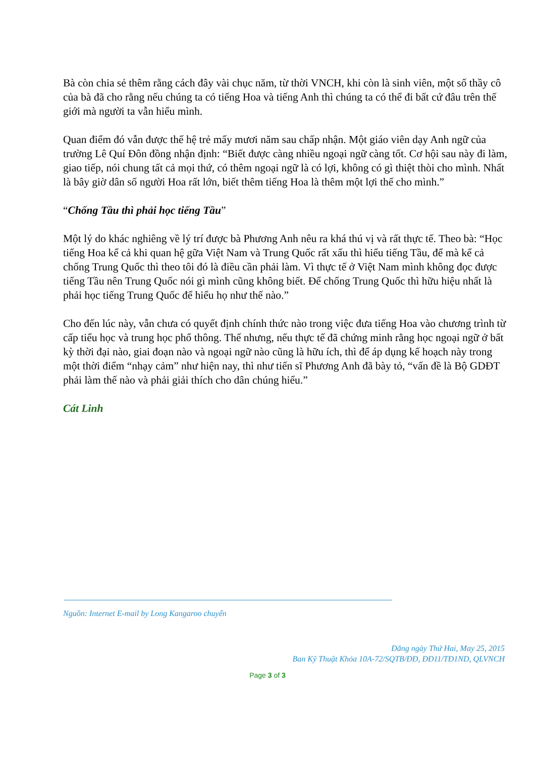Bà còn chia sẻ thêm rằng cách đây vài chục năm, từ thời VNCH, khi còn là sinh viên, một số thầy cô của bà đã cho rằng nếu chúng ta có tiếng Hoa và tiếng Anh thì chúng ta có thể đi bất cứ đâu trên thế giới mà người ta vẫn hiểu mình.
Quan điểm đó vẫn được thế hệ trẻ mấy mươi năm sau chấp nhận. Một giáo viên dạy Anh ngữ của trường Lê Quí Đôn đồng nhận định: “Biết được càng nhiều ngoại ngữ càng tốt. Cơ hội sau này đi làm, giao tiếp, nói chung tất cả mọi thứ, có thêm ngoại ngữ là có lợi, không có gì thiệt thòi cho mình. Nhất là bây giờ dân số người Hoa rất lớn, biết thêm tiếng Hoa là thêm một lợi thế cho mình.”
“Chống Tầu thì phải học tiếng Tầu”
Một lý do khác nghiêng về lý trí được bà Phương Anh nêu ra khá thú vị và rất thực tế. Theo bà: “Học tiếng Hoa kể cả khi quan hệ gữa Việt Nam và Trung Quốc rất xấu thì hiểu tiếng Tầu, để mà kể cả chống Trung Quốc thì theo tôi đó là điều cần phải làm. Vì thực tế ở Việt Nam mình không đọc được tiếng Tầu nên Trung Quốc nói gì mình cũng không biết. Để chống Trung Quốc thì hữu hiệu nhất là phải học tiếng Trung Quốc để hiểu họ như thế nào.”
Cho đến lúc này, vẫn chưa có quyết định chính thức nào trong việc đưa tiếng Hoa vào chương trình từ cấp tiểu học và trung học phổ thông. Thế nhưng, nếu thực tế đã chứng minh rằng học ngoại ngữ ở bất kỳ thời đại nào, giai đoạn nào và ngoại ngữ nào cũng là hữu ích, thì để áp dụng kế hoạch này trong một thời điểm “nhạy cảm” như hiện nay, thì như tiến sĩ Phương Anh đã bày tỏ, “vấn đề là Bộ GDĐT phải làm thế nào và phải giải thích cho dân chúng hiểu.”
Cát Linh
Nguồn: Internet E-mail by Long Kangaroo chuyển
Đăng ngày Thứ Hai, May 25, 2015
Ban Kỹ Thuật Khóa 10A-72/SQTB/ĐĐ, ĐĐ11/TĐ1ND, QLVNCH
Page 3 of 3